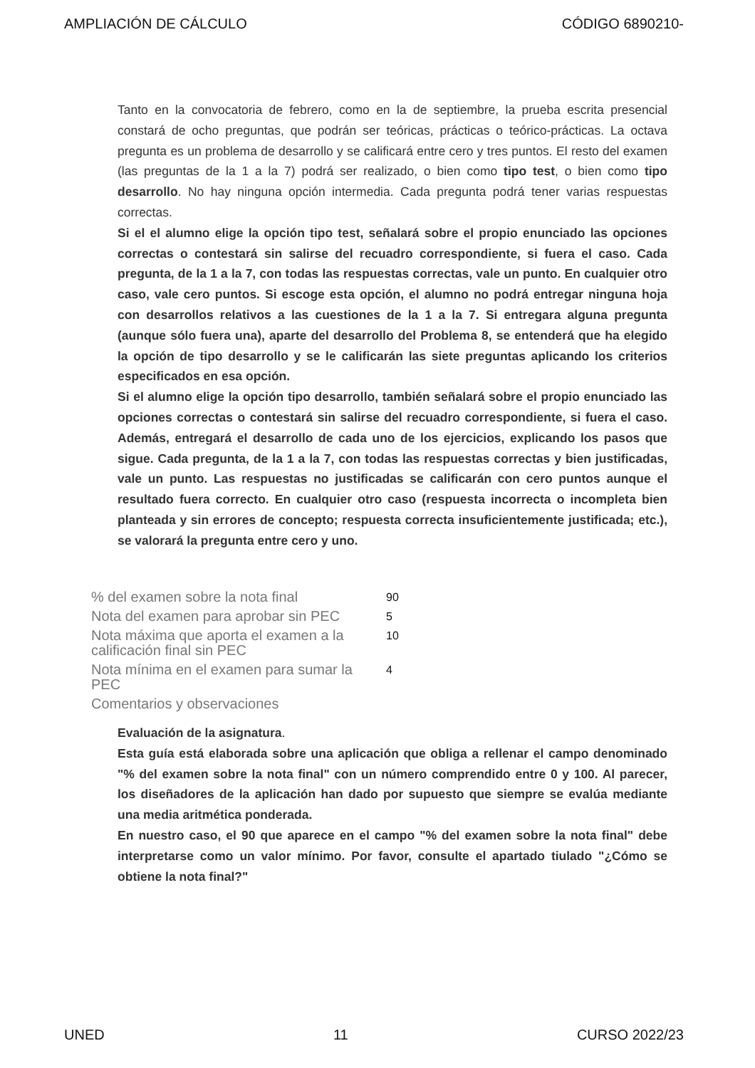AMPLIACIÓN DE CÁLCULO CÓDIGO 6890210-
Tanto en la convocatoria de febrero, como en la de septiembre, la prueba escrita presencial constará de ocho preguntas, que podrán ser teóricas, prácticas o teórico-prácticas. La octava pregunta es un problema de desarrollo y se calificará entre cero y tres puntos. El resto del examen (las preguntas de la 1 a la 7) podrá ser realizado, o bien como tipo test, o bien como tipo desarrollo. No hay ninguna opción intermedia. Cada pregunta podrá tener varias respuestas correctas.
Si el el alumno elige la opción tipo test, señalará sobre el propio enunciado las opciones correctas o contestará sin salirse del recuadro correspondiente, si fuera el caso. Cada pregunta, de la 1 a la 7, con todas las respuestas correctas, vale un punto. En cualquier otro caso, vale cero puntos. Si escoge esta opción, el alumno no podrá entregar ninguna hoja con desarrollos relativos a las cuestiones de la 1 a la 7. Si entregara alguna pregunta (aunque sólo fuera una), aparte del desarrollo del Problema 8, se entenderá que ha elegido la opción de tipo desarrollo y se le calificarán las siete preguntas aplicando los criterios especificados en esa opción.
Si el alumno elige la opción tipo desarrollo, también señalará sobre el propio enunciado las opciones correctas o contestará sin salirse del recuadro correspondiente, si fuera el caso. Además, entregará el desarrollo de cada uno de los ejercicios, explicando los pasos que sigue. Cada pregunta, de la 1 a la 7, con todas las respuestas correctas y bien justificadas, vale un punto. Las respuestas no justificadas se calificarán con cero puntos aunque el resultado fuera correcto. En cualquier otro caso (respuesta incorrecta o incompleta bien planteada y sin errores de concepto; respuesta correcta insuficientemente justificada; etc.), se valorará la pregunta entre cero y uno.
| % del examen sobre la nota final | 90 |
| Nota del examen para aprobar sin PEC | 5 |
| Nota máxima que aporta el examen a la calificación final sin PEC | 10 |
| Nota mínima en el examen para sumar la PEC | 4 |
| Comentarios y observaciones | |
Evaluación de la asignatura.
Esta guía está elaborada sobre una aplicación que obliga a rellenar el campo denominado "% del examen sobre la nota final" con un número comprendido entre 0 y 100. Al parecer, los diseñadores de la aplicación han dado por supuesto que siempre se evalúa mediante una media aritmética ponderada.
En nuestro caso, el 90 que aparece en el campo "% del examen sobre la nota final" debe interpretarse como un valor mínimo. Por favor, consulte el apartado tiulado "¿Cómo se obtiene la nota final?"
UNED 11 CURSO 2022/23